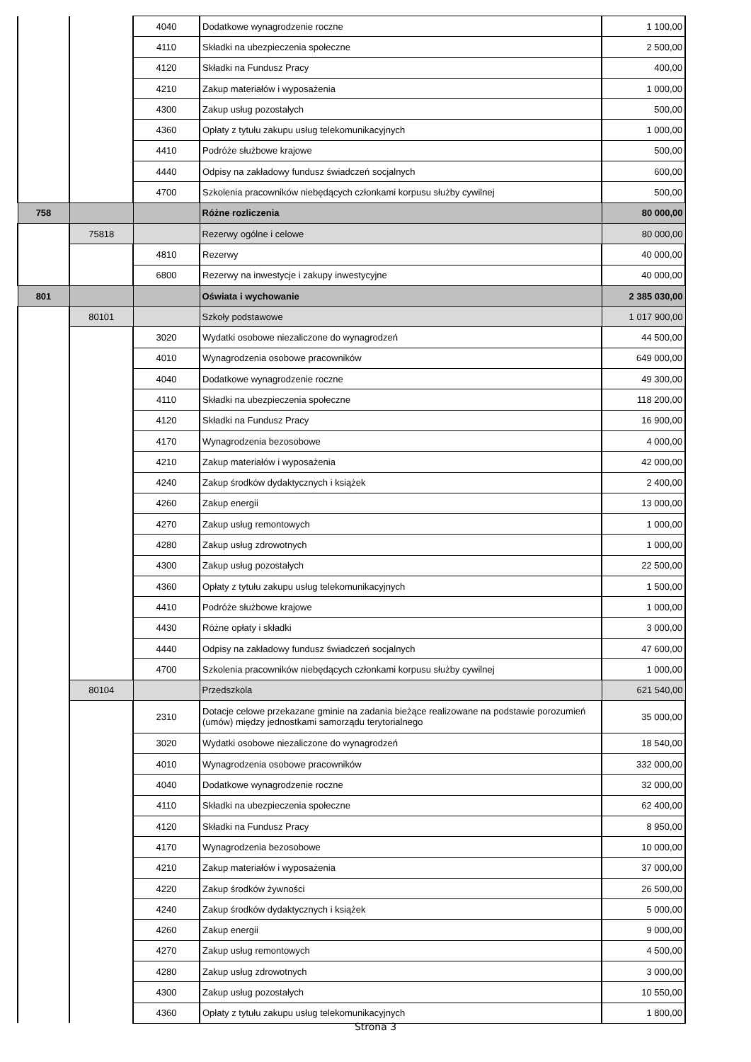| | | 4040 | Dodatkowe wynagrodzenie roczne | 1 100,00 |
| | | 4110 | Składki na ubezpieczenia społeczne | 2 500,00 |
| | | 4120 | Składki na Fundusz Pracy | 400,00 |
| | | 4210 | Zakup materiałów i wyposażenia | 1 000,00 |
| | | 4300 | Zakup usług pozostałych | 500,00 |
| | | 4360 | Opłaty z tytułu zakupu usług telekomunikacyjnych | 1 000,00 |
| | | 4410 | Podróże służbowe krajowe | 500,00 |
| | | 4440 | Odpisy na zakładowy fundusz świadczeń socjalnych | 600,00 |
| | | 4700 | Szkolenia pracowników niebędących członkami korpusu służby cywilnej | 500,00 |
| 758 | | | Różne rozliczenia | 80 000,00 |
| | 75818 | | Rezerwy ogólne i celowe | 80 000,00 |
| | | 4810 | Rezerwy | 40 000,00 |
| | | 6800 | Rezerwy na inwestycje i zakupy inwestycyjne | 40 000,00 |
| 801 | | | Oświata i wychowanie | 2 385 030,00 |
| | 80101 | | Szkoły podstawowe | 1 017 900,00 |
| | | 3020 | Wydatki osobowe niezaliczone do wynagrodzeń | 44 500,00 |
| | | 4010 | Wynagrodzenia osobowe pracowników | 649 000,00 |
| | | 4040 | Dodatkowe wynagrodzenie roczne | 49 300,00 |
| | | 4110 | Składki na ubezpieczenia społeczne | 118 200,00 |
| | | 4120 | Składki na Fundusz Pracy | 16 900,00 |
| | | 4170 | Wynagrodzenia bezosobowe | 4 000,00 |
| | | 4210 | Zakup materiałów i wyposażenia | 42 000,00 |
| | | 4240 | Zakup środków dydaktycznych i książek | 2 400,00 |
| | | 4260 | Zakup energii | 13 000,00 |
| | | 4270 | Zakup usług remontowych | 1 000,00 |
| | | 4280 | Zakup usług zdrowotnych | 1 000,00 |
| | | 4300 | Zakup usług pozostałych | 22 500,00 |
| | | 4360 | Opłaty z tytułu zakupu usług telekomunikacyjnych | 1 500,00 |
| | | 4410 | Podróże służbowe krajowe | 1 000,00 |
| | | 4430 | Różne opłaty i składki | 3 000,00 |
| | | 4440 | Odpisy na zakładowy fundusz świadczeń socjalnych | 47 600,00 |
| | | 4700 | Szkolenia pracowników niebędących członkami korpusu służby cywilnej | 1 000,00 |
| | 80104 | | Przedszkola | 621 540,00 |
| | | 2310 | Dotacje celowe przekazane gminie na zadania bieżące realizowane na podstawie porozumień (umów) między jednostkami samorządu terytorialnego | 35 000,00 |
| | | 3020 | Wydatki osobowe niezaliczone do wynagrodzeń | 18 540,00 |
| | | 4010 | Wynagrodzenia osobowe pracowników | 332 000,00 |
| | | 4040 | Dodatkowe wynagrodzenie roczne | 32 000,00 |
| | | 4110 | Składki na ubezpieczenia społeczne | 62 400,00 |
| | | 4120 | Składki na Fundusz Pracy | 8 950,00 |
| | | 4170 | Wynagrodzenia bezosobowe | 10 000,00 |
| | | 4210 | Zakup materiałów i wyposażenia | 37 000,00 |
| | | 4220 | Zakup środków żywności | 26 500,00 |
| | | 4240 | Zakup środków dydaktycznych i książek | 5 000,00 |
| | | 4260 | Zakup energii | 9 000,00 |
| | | 4270 | Zakup usług remontowych | 4 500,00 |
| | | 4280 | Zakup usług zdrowotnych | 3 000,00 |
| | | 4300 | Zakup usług pozostałych | 10 550,00 |
| | | 4360 | Opłaty z tytułu zakupu usług telekomunikacyjnych | 1 800,00 |
Strona 3